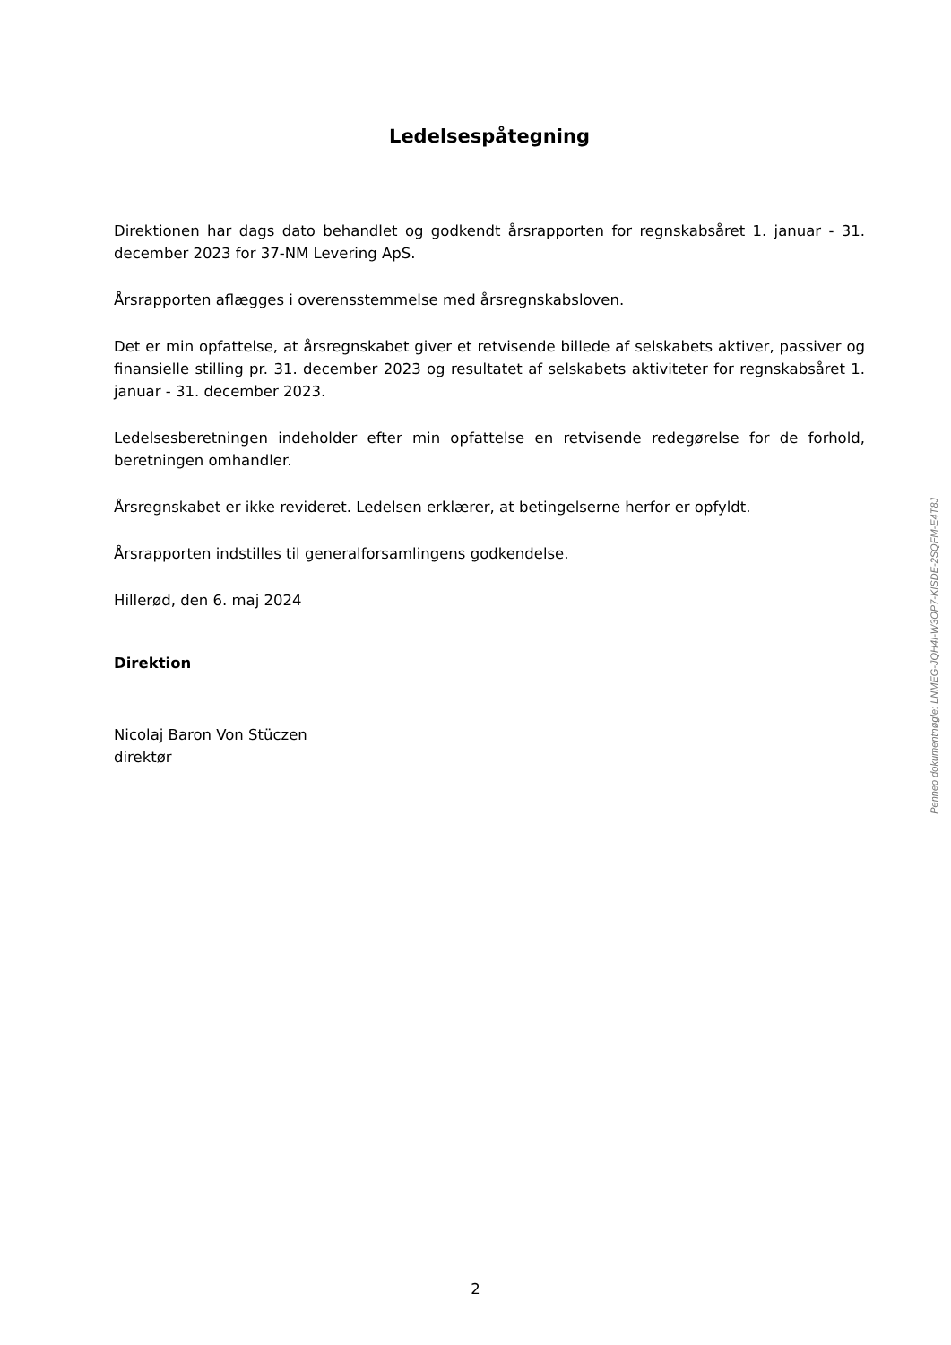Ledelsespåtegning
Direktionen har dags dato behandlet og godkendt årsrapporten for regnskabsåret 1. januar - 31. december 2023 for 37-NM Levering ApS.
Årsrapporten aflægges i overensstemmelse med årsregnskabsloven.
Det er min opfattelse, at årsregnskabet giver et retvisende billede af selskabets aktiver, passiver og finansielle stilling pr. 31. december 2023 og resultatet af selskabets aktiviteter for regnskabsåret 1. januar - 31. december 2023.
Ledelsesberetningen indeholder efter min opfattelse en retvisende redegørelse for de forhold, beretningen omhandler.
Årsregnskabet er ikke revideret. Ledelsen erklærer, at betingelserne herfor er opfyldt.
Årsrapporten indstilles til generalforsamlingens godkendelse.
Hillerød, den 6. maj 2024
Direktion
Nicolaj Baron Von Stüczen
direktør
Penneo dokumentnøgle: LNMEG-JQH4I-W3OP7-KISDE-2SQFM-E4T8J
2